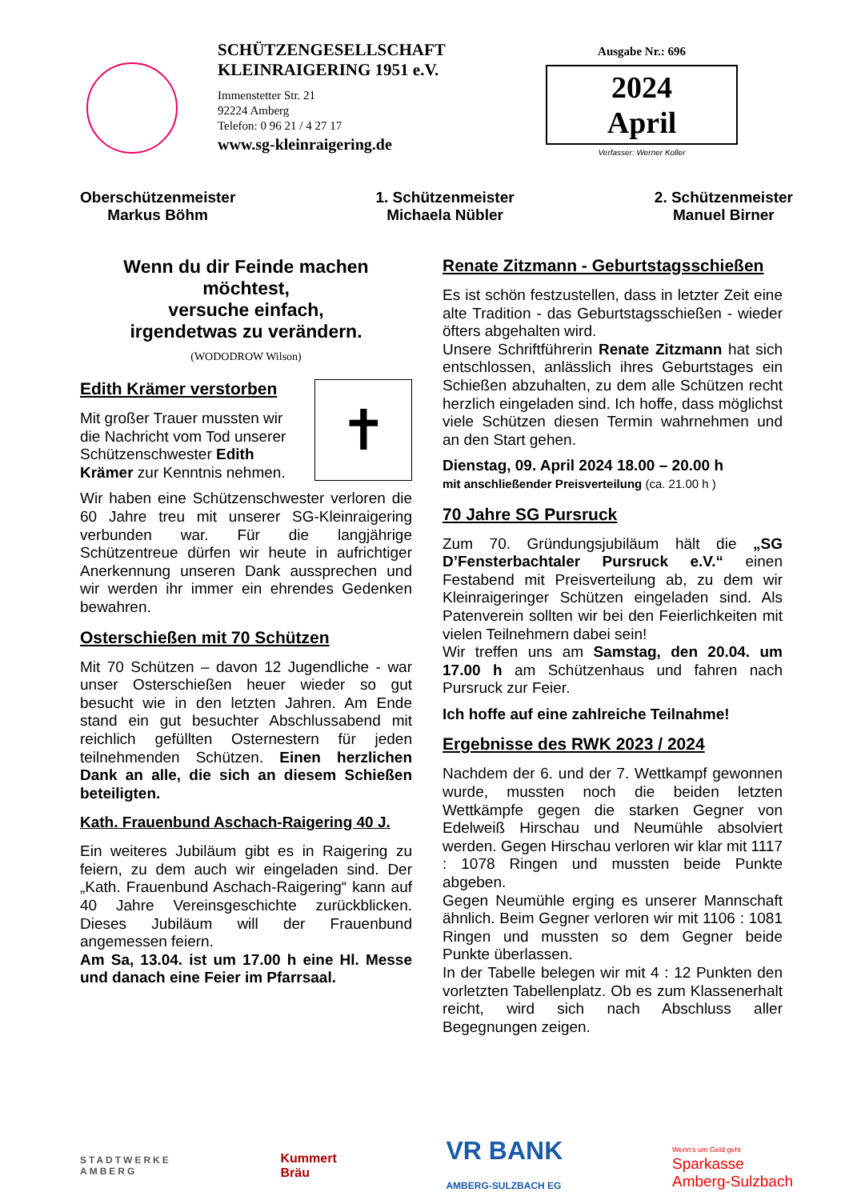SCHÜTZENGESELLSCHAFT
KLEINRAIGERING 1951 e.V.
Immenstetter Str. 21
92224 Amberg
Telefon: 0 96 21 / 4 27 17
www.sg-kleinraigering.de
Ausgabe Nr.: 696
2024
April
Verfasser: Werner Koller
Oberschützenmeister
Markus Böhm
1. Schützenmeister
Michaela Nübler
2. Schützenmeister
Manuel Birner
Wenn du dir Feinde machen möchtest,
versuche einfach,
irgendetwas zu verändern.
(WODODROW Wilson)
✝
Edith Krämer verstorben
Mit großer Trauer mussten wir die Nachricht vom Tod unserer Schützenschwester Edith Krämer zur Kenntnis nehmen.
Wir haben eine Schützenschwester verloren die 60 Jahre treu mit unserer SG-Kleinraigering verbunden war. Für die langjährige Schützentreue dürfen wir heute in aufrichtiger Anerkennung unseren Dank aussprechen und wir werden ihr immer ein ehrendes Gedenken bewahren.
Osterschießen mit 70 Schützen
Mit 70 Schützen – davon 12 Jugendliche - war unser Osterschießen heuer wieder so gut besucht wie in den letzten Jahren. Am Ende stand ein gut besuchter Abschlussabend mit reichlich gefüllten Osternestern für jeden teilnehmenden Schützen. Einen herzlichen Dank an alle, die sich an diesem Schießen beteiligten.
Kath. Frauenbund Aschach-Raigering 40 J.
Ein weiteres Jubiläum gibt es in Raigering zu feiern, zu dem auch wir eingeladen sind. Der „Kath. Frauenbund Aschach-Raigering“ kann auf 40 Jahre Vereinsgeschichte zurückblicken. Dieses Jubiläum will der Frauenbund angemessen feiern.
Am Sa, 13.04. ist um 17.00 h eine Hl. Messe und danach eine Feier im Pfarrsaal.
Renate Zitzmann - Geburtstagsschießen
Es ist schön festzustellen, dass in letzter Zeit eine alte Tradition - das Geburtstagsschießen - wieder öfters abgehalten wird.
Unsere Schriftführerin Renate Zitzmann hat sich entschlossen, anlässlich ihres Geburtstages ein Schießen abzuhalten, zu dem alle Schützen recht herzlich eingeladen sind. Ich hoffe, dass möglichst viele Schützen diesen Termin wahrnehmen und an den Start gehen.
Dienstag, 09. April 2024 18.00 – 20.00 h
mit anschließender Preisverteilung (ca. 21.00 h )
70 Jahre SG Pursruck
Zum 70. Gründungsjubiläum hält die „SG D’Fensterbachtaler Pursruck e.V.“ einen Festabend mit Preisverteilung ab, zu dem wir Kleinraigeringer Schützen eingeladen sind. Als Patenverein sollten wir bei den Feierlichkeiten mit vielen Teilnehmern dabei sein!
Wir treffen uns am Samstag, den 20.04. um 17.00 h am Schützenhaus und fahren nach Pursruck zur Feier.
Ich hoffe auf eine zahlreiche Teilnahme!
Ergebnisse des RWK 2023 / 2024
Nachdem der 6. und der 7. Wettkampf gewonnen wurde, mussten noch die beiden letzten Wettkämpfe gegen die starken Gegner von Edelweiß Hirschau und Neumühle absolviert werden. Gegen Hirschau verloren wir klar mit 1117 : 1078 Ringen und mussten beide Punkte abgeben.
Gegen Neumühle erging es unserer Mannschaft ähnlich. Beim Gegner verloren wir mit 1106 : 1081 Ringen und mussten so dem Gegner beide Punkte überlassen.
In der Tabelle belegen wir mit 4 : 12 Punkten den vorletzten Tabellenplatz. Ob es zum Klassenerhalt reicht, wird sich nach Abschluss aller Begegnungen zeigen.
STADTWERKE
AMBERG
Kummert
Bräu
VR BANK
AMBERG-SULZBACH EG
Wenn's um Geld geht
Sparkasse
Amberg-Sulzbach